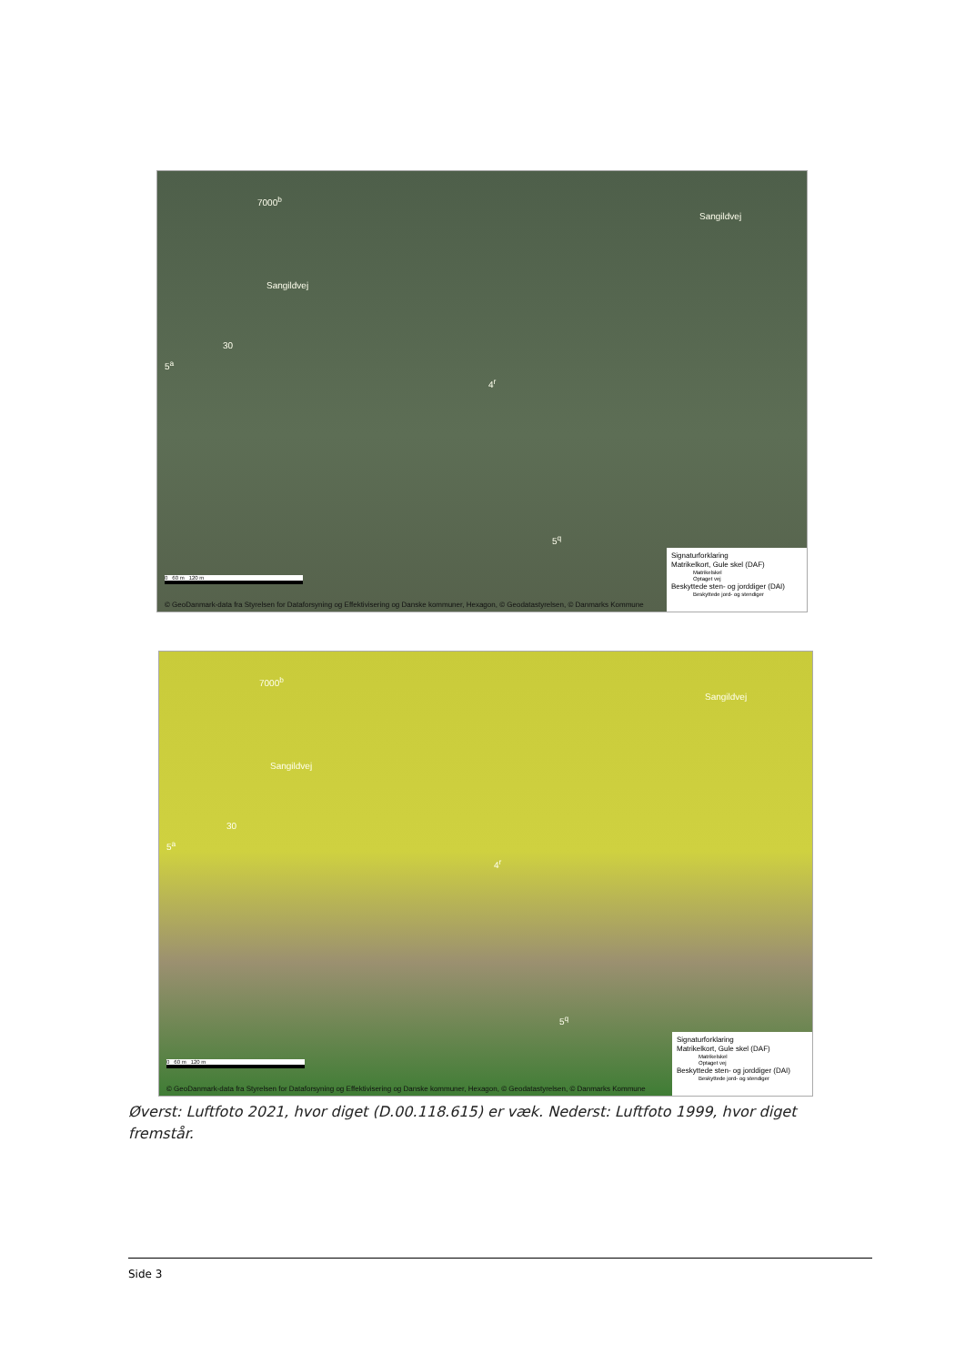7000<sup>b</sup>
Sangildvej
Sangildvej
30
5<sup>a</sup>
4<sup>r</sup>
5<sup>q</sup>
0 60 m 120 m
© GeoDanmark-data fra Styrelsen for Dataforsyning og Effektivisering og Danske kommuner, Hexagon, © Geodatastyrelsen, © Danmarks Kommune
Signaturforklaring
Matrikelkort, Gule skel (DAF)
Matrikelskel
Optaget vej
Beskyttede sten- og jorddiger (DAI)
Beskyttede jord- og stendiger
7000<sup>b</sup>
Sangildvej
Sangildvej
30
5<sup>a</sup>
4<sup>r</sup>
5<sup>q</sup>
0 60 m 120 m
© GeoDanmark-data fra Styrelsen for Dataforsyning og Effektivisering og Danske kommuner, Hexagon, © Geodatastyrelsen, © Danmarks Kommune
Signaturforklaring
Matrikelkort, Gule skel (DAF)
Matrikelskel
Optaget vej
Beskyttede sten- og jorddiger (DAI)
Beskyttede jord- og stendiger
Øverst: Luftfoto 2021, hvor diget (D.00.118.615) er væk. Nederst: Luftfoto 1999, hvor diget fremstår.
Side 3